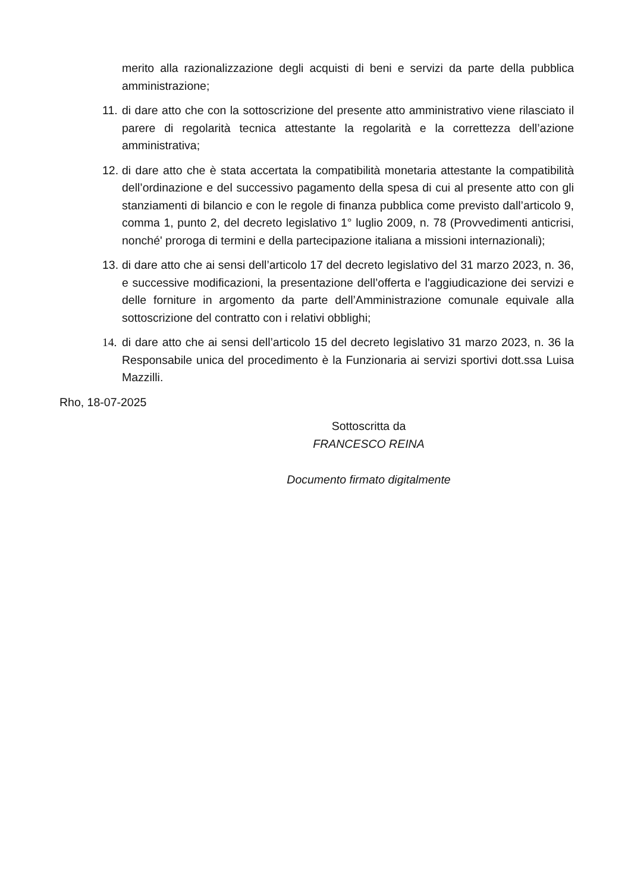merito alla razionalizzazione degli acquisti di beni e servizi da parte della pubblica amministrazione;
11.
di dare atto che con la sottoscrizione del presente atto amministrativo viene rilasciato il parere di regolarità tecnica attestante la regolarità e la correttezza dell’azione amministrativa;
12.
di dare atto che è stata accertata la compatibilità monetaria attestante la compatibilità dell’ordinazione e del successivo pagamento della spesa di cui al presente atto con gli stanziamenti di bilancio e con le regole di finanza pubblica come previsto dall’articolo 9, comma 1, punto 2, del decreto legislativo 1° luglio 2009, n. 78 (Provvedimenti anticrisi, nonché' proroga di termini e della partecipazione italiana a missioni internazionali);
13.
di dare atto che ai sensi dell’articolo 17 del decreto legislativo del 31 marzo 2023, n. 36, e successive modificazioni, la presentazione dell’offerta e l'aggiudicazione dei servizi e delle forniture in argomento da parte dell’Amministrazione comunale equivale alla sottoscrizione del contratto con i relativi obblighi;
14.
di dare atto che ai sensi dell’articolo 15 del decreto legislativo 31 marzo 2023, n. 36 la Responsabile unica del procedimento è la Funzionaria ai servizi sportivi dott.ssa Luisa Mazzilli.
Rho, 18-07-2025
Sottoscritta da
FRANCESCO REINA
Documento firmato digitalmente